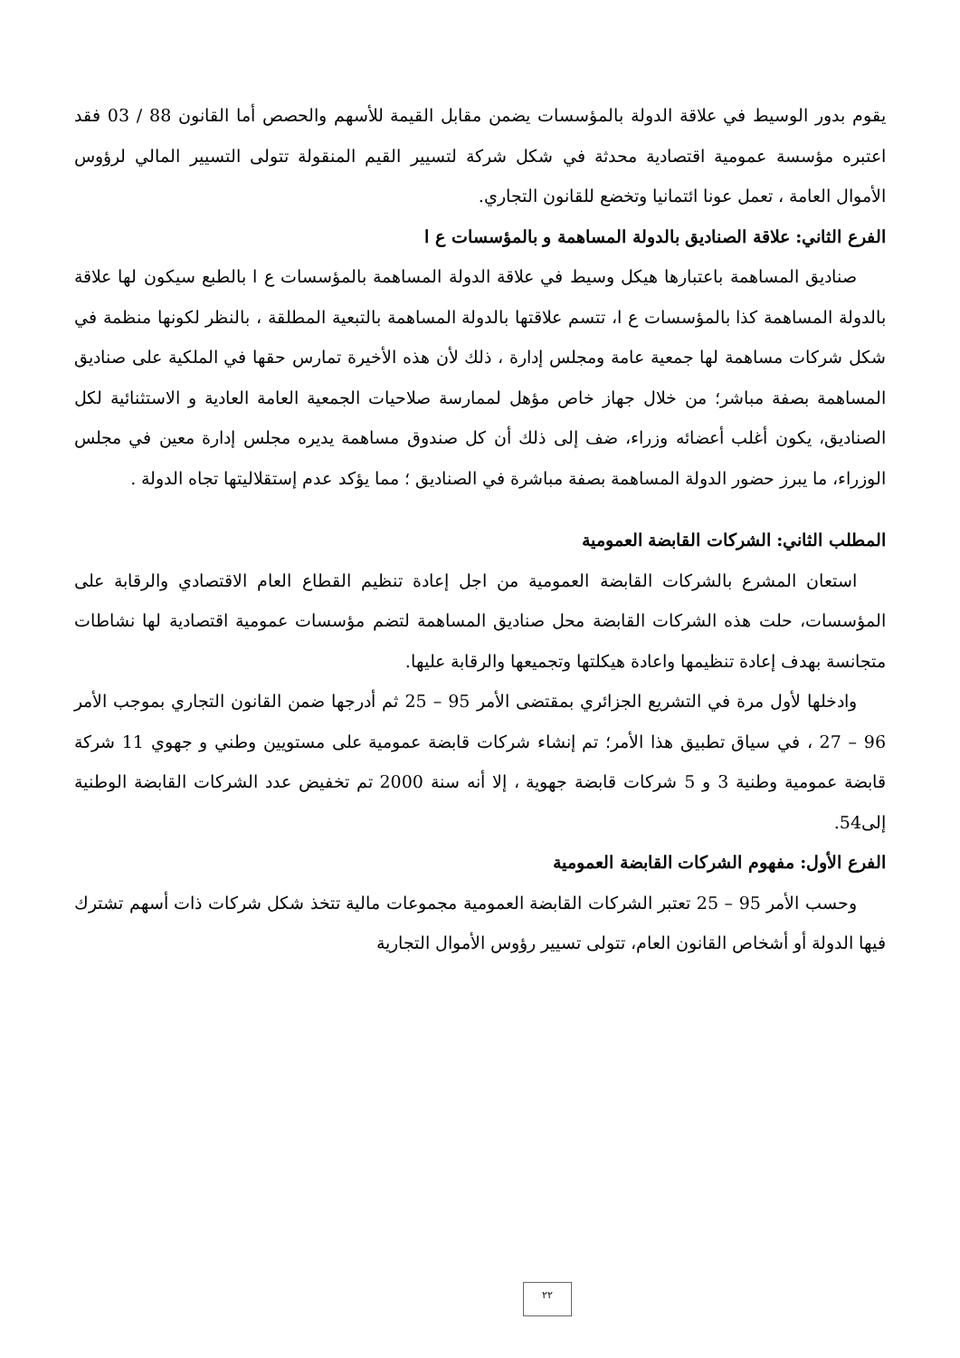يقوم بدور الوسيط في علاقة الدولة بالمؤسسات يضمن مقابل القيمة للأسهم والحصص أما القانون 88 / 03 فقد اعتبره مؤسسة عمومية اقتصادية محدثة في شكل شركة لتسيير القيم المنقولة تتولى التسيير المالي لرؤوس الأموال العامة ، تعمل عونا ائتمانيا وتخضع للقانون التجاري.
الفرع الثاني: علاقة الصناديق بالدولة المساهمة و بالمؤسسات ع ا
صناديق المساهمة باعتبارها هيكل وسيط في علاقة الدولة المساهمة بالمؤسسات ع ا بالطبع سيكون لها علاقة بالدولة المساهمة كذا بالمؤسسات ع ا، تتسم علاقتها بالدولة المساهمة بالتبعية المطلقة ، بالنظر لكونها منظمة في شكل شركات مساهمة لها جمعية عامة ومجلس إدارة ، ذلك لأن هذه الأخيرة تمارس حقها في الملكية على صناديق المساهمة بصفة مباشر؛ من خلال جهاز خاص مؤهل لممارسة صلاحيات الجمعية العامة العادية و الاستثنائية لكل الصناديق، يكون أغلب أعضائه وزراء، ضف إلى ذلك أن كل صندوق مساهمة يديره مجلس إدارة معين في مجلس الوزراء، ما يبرز حضور الدولة المساهمة بصفة مباشرة في الصناديق ؛ مما يؤكد عدم إستقلاليتها تجاه الدولة .
المطلب الثاني: الشركات القابضة العمومية
استعان المشرع بالشركات القابضة العمومية من اجل إعادة تنظيم القطاع العام الاقتصادي والرقابة على المؤسسات، حلت هذه الشركات القابضة محل صناديق المساهمة لتضم مؤسسات عمومية اقتصادية لها نشاطات متجانسة بهدف إعادة تنظيمها واعادة هيكلتها وتجميعها والرقابة عليها.
وادخلها لأول مرة في التشريع الجزائري بمقتضى الأمر 95 – 25 ثم أدرجها ضمن القانون التجاري بموجب الأمر 96 – 27 ، في سياق تطبيق هذا الأمر؛ تم إنشاء شركات قابضة عمومية على مستويين وطني و جهوي 11 شركة قابضة عمومية وطنية 3 و 5 شركات قابضة جهوية ، إلا أنه سنة 2000 تم تخفيض عدد الشركات القابضة الوطنية إلى54.
الفرع الأول: مفهوم الشركات القابضة العمومية
وحسب الأمر 95 – 25 تعتبر الشركات القابضة العمومية مجموعات مالية تتخذ شكل شركات ذات أسهم تشترك فيها الدولة أو أشخاص القانون العام، تتولى تسيير رؤوس الأموال التجارية
٢٢